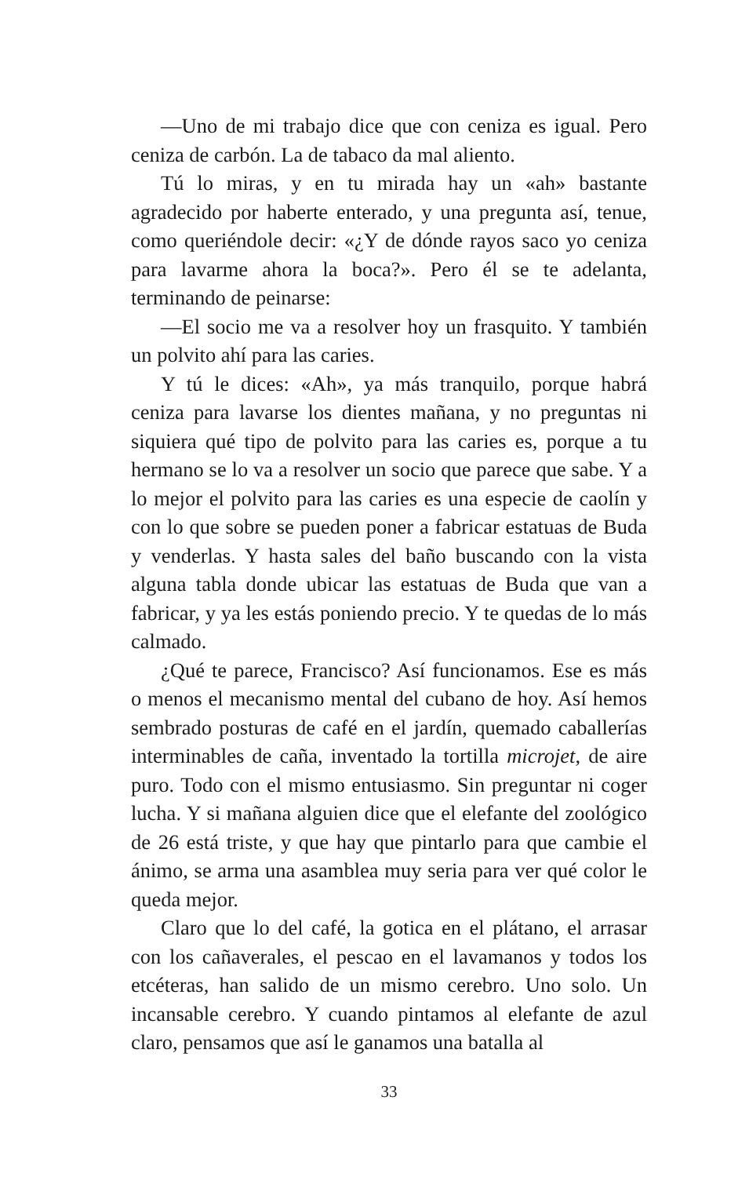—Uno de mi trabajo dice que con ceniza es igual. Pero ceniza de carbón. La de tabaco da mal aliento.
Tú lo miras, y en tu mirada hay un «ah» bastante agradecido por haberte enterado, y una pregunta así, tenue, como queriéndole decir: «¿Y de dónde rayos saco yo ceniza para lavarme ahora la boca?». Pero él se te adelanta, terminando de peinarse:
—El socio me va a resolver hoy un frasquito. Y también un polvito ahí para las caries.
Y tú le dices: «Ah», ya más tranquilo, porque habrá ceniza para lavarse los dientes mañana, y no preguntas ni siquiera qué tipo de polvito para las caries es, porque a tu hermano se lo va a resolver un socio que parece que sabe. Y a lo mejor el polvito para las caries es una especie de caolín y con lo que sobre se pueden poner a fabricar estatuas de Buda y venderlas. Y hasta sales del baño buscando con la vista alguna tabla donde ubicar las estatuas de Buda que van a fabricar, y ya les estás poniendo precio. Y te quedas de lo más calmado.
¿Qué te parece, Francisco? Así funcionamos. Ese es más o menos el mecanismo mental del cubano de hoy. Así hemos sembrado posturas de café en el jardín, quemado caballerías interminables de caña, inventado la tortilla microjet, de aire puro. Todo con el mismo entusiasmo. Sin preguntar ni coger lucha. Y si mañana alguien dice que el elefante del zoológico de 26 está triste, y que hay que pintarlo para que cambie el ánimo, se arma una asamblea muy seria para ver qué color le queda mejor.
Claro que lo del café, la gotica en el plátano, el arrasar con los cañaverales, el pescao en el lavamanos y todos los etcéteras, han salido de un mismo cerebro. Uno solo. Un incansable cerebro. Y cuando pintamos al elefante de azul claro, pensamos que así le ganamos una batalla al
33